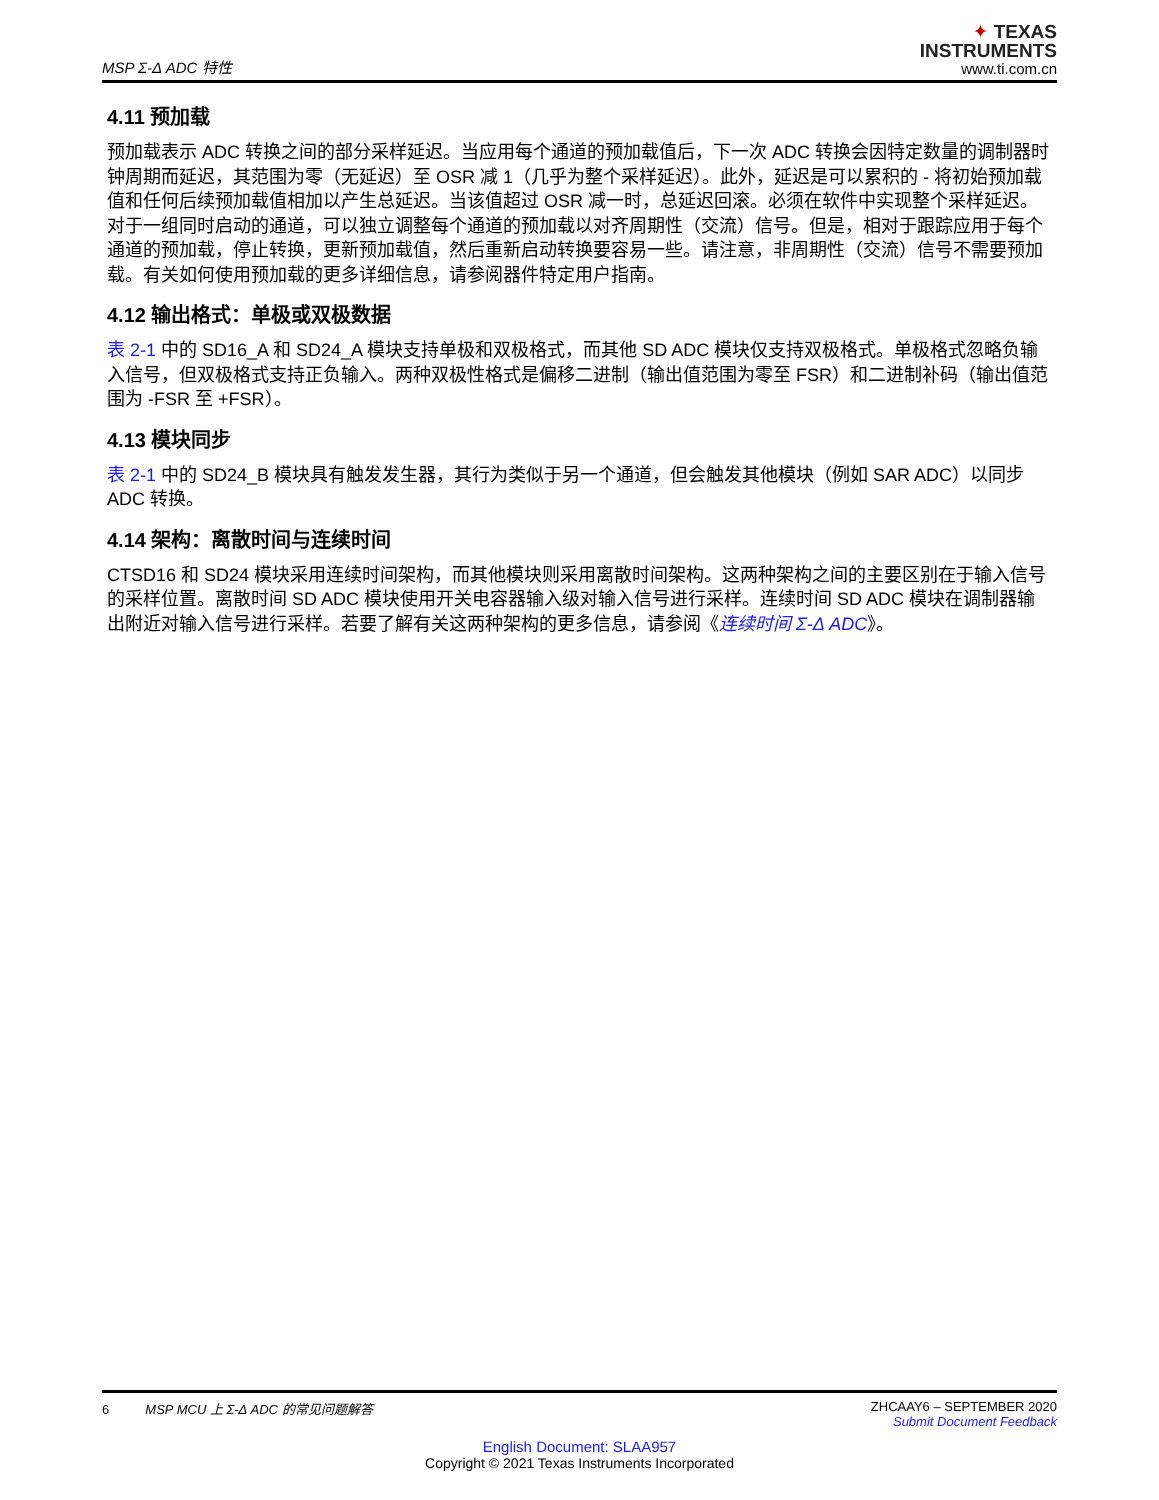MSP Σ-Δ ADC 特性
✦ TEXAS
INSTRUMENTS
www.ti.com.cn
4.11 预加载
预加载表示 ADC 转换之间的部分采样延迟。当应用每个通道的预加载值后，下一次 ADC 转换会因特定数量的调制器时钟周期而延迟，其范围为零（无延迟）至 OSR 减 1（几乎为整个采样延迟）。此外，延迟是可以累积的 - 将初始预加载值和任何后续预加载值相加以产生总延迟。当该值超过 OSR 减一时，总延迟回滚。必须在软件中实现整个采样延迟。对于一组同时启动的通道，可以独立调整每个通道的预加载以对齐周期性（交流）信号。但是，相对于跟踪应用于每个通道的预加载，停止转换，更新预加载值，然后重新启动转换要容易一些。请注意，非周期性（交流）信号不需要预加载。有关如何使用预加载的更多详细信息，请参阅器件特定用户指南。
4.12 输出格式：单极或双极数据
表 2-1 中的 SD16_A 和 SD24_A 模块支持单极和双极格式，而其他 SD ADC 模块仅支持双极格式。单极格式忽略负输入信号，但双极格式支持正负输入。两种双极性格式是偏移二进制（输出值范围为零至 FSR）和二进制补码（输出值范围为 -FSR 至 +FSR）。
4.13 模块同步
表 2-1 中的 SD24_B 模块具有触发发生器，其行为类似于另一个通道，但会触发其他模块（例如 SAR ADC）以同步 ADC 转换。
4.14 架构：离散时间与连续时间
CTSD16 和 SD24 模块采用连续时间架构，而其他模块则采用离散时间架构。这两种架构之间的主要区别在于输入信号的采样位置。离散时间 SD ADC 模块使用开关电容器输入级对输入信号进行采样。连续时间 SD ADC 模块在调制器输出附近对输入信号进行采样。若要了解有关这两种架构的更多信息，请参阅《连续时间 Σ-Δ ADC》。
6 MSP MCU 上 Σ-Δ ADC 的常见问题解答
ZHCAAY6 – SEPTEMBER 2020
Submit Document Feedback
English Document: SLAA957
Copyright © 2021 Texas Instruments Incorporated